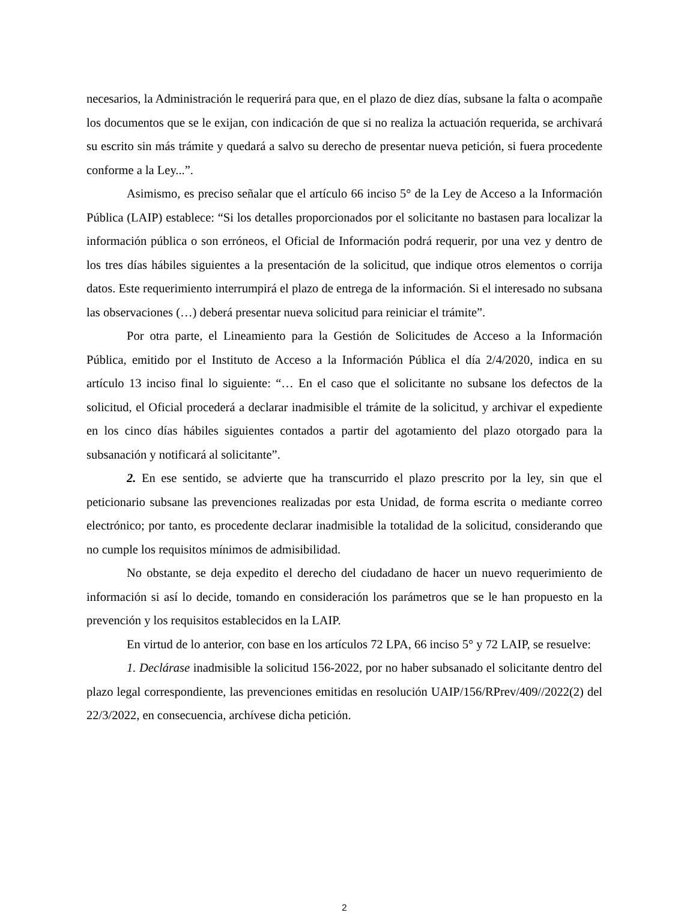necesarios, la Administración le requerirá para que, en el plazo de diez días, subsane la falta o acompañe los documentos que se le exijan, con indicación de que si no realiza la actuación requerida, se archivará su escrito sin más trámite y quedará a salvo su derecho de presentar nueva petición, si fuera procedente conforme a la Ley...”.
Asimismo, es preciso señalar que el artículo 66 inciso 5° de la Ley de Acceso a la Información Pública (LAIP) establece: “Si los detalles proporcionados por el solicitante no bastasen para localizar la información pública o son erróneos, el Oficial de Información podrá requerir, por una vez y dentro de los tres días hábiles siguientes a la presentación de la solicitud, que indique otros elementos o corrija datos. Este requerimiento interrumpirá el plazo de entrega de la información. Si el interesado no subsana las observaciones (…) deberá presentar nueva solicitud para reiniciar el trámite”.
Por otra parte, el Lineamiento para la Gestión de Solicitudes de Acceso a la Información Pública, emitido por el Instituto de Acceso a la Información Pública el día 2/4/2020, indica en su artículo 13 inciso final lo siguiente: “… En el caso que el solicitante no subsane los defectos de la solicitud, el Oficial procederá a declarar inadmisible el trámite de la solicitud, y archivar el expediente en los cinco días hábiles siguientes contados a partir del agotamiento del plazo otorgado para la subsanación y notificará al solicitante”.
2. En ese sentido, se advierte que ha transcurrido el plazo prescrito por la ley, sin que el peticionario subsane las prevenciones realizadas por esta Unidad, de forma escrita o mediante correo electrónico; por tanto, es procedente declarar inadmisible la totalidad de la solicitud, considerando que no cumple los requisitos mínimos de admisibilidad.
No obstante, se deja expedito el derecho del ciudadano de hacer un nuevo requerimiento de información si así lo decide, tomando en consideración los parámetros que se le han propuesto en la prevención y los requisitos establecidos en la LAIP.
En virtud de lo anterior, con base en los artículos 72 LPA, 66 inciso 5° y 72 LAIP, se resuelve:
1. Declárase inadmisible la solicitud 156-2022, por no haber subsanado el solicitante dentro del plazo legal correspondiente, las prevenciones emitidas en resolución UAIP/156/RPrev/409//2022(2) del 22/3/2022, en consecuencia, archívese dicha petición.
2